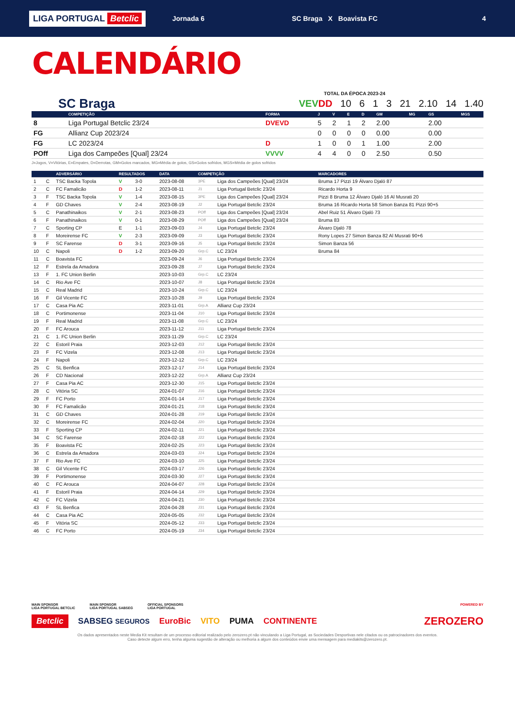LIGA PORTUGAL Betclic
Jornada 6 SC Braga X Boavista FC 4
CALENDÁRIO
TOTAL DA ÉPOCA 2023-24
SC Braga VEV DD 10 6 1 3 21 2.10 14 1.40
| | COMPETIÇÃO | FORMA | J | V | E | D | GM | MG | GS | MGS |
| --- | --- | --- | --- | --- | --- | --- | --- | --- | --- | --- |
| 8 | Liga Portugal Betclic 23/24 | DVEVD | 5 | 2 | 1 | 2 | 2.00 | | 2.00 | |
| FG | Allianz Cup 2023/24 | | 0 | 0 | 0 | 0 | 0.00 | | 0.00 | |
| FG | LC 2023/24 | D | 1 | 0 | 0 | 1 | 1.00 | | 2.00 | |
| POff | Liga dos Campeões [Qual] 23/24 | VVVV | 4 | 4 | 0 | 0 | 2.50 | | 0.50 | |
J=Jogos, V=Vitórias, E=Empates, D=Derrotas, GM=Golos marcados, MG=Média de golos, GS=Golos sofridos, MGS=Média de golos sofridos
| | | ADVERSÁRIO | RESULTADOS | | DATA | COMPETIÇÃO | | MARCADORES |
| --- | --- | --- | --- | --- | --- | --- | --- | --- |
| 1 | C | TSC Backa Topola | V | 3-0 | 2023-08-08 | 3PE | Liga dos Campeões [Qual] 23/24 | Bruma 17 Pizzi 19 Álvaro Djaló 87 |
| 2 | C | FC Famalicão | D | 1-2 | 2023-08-11 | J1 | Liga Portugal Betclic 23/24 | Ricardo Horta 9 |
| 3 | F | TSC Backa Topola | V | 1-4 | 2023-08-15 | 3PE | Liga dos Campeões [Qual] 23/24 | Pizzi 8 Bruma 12 Álvaro Djaló 16 Al Musrati 20 |
| 4 | F | GD Chaves | V | 2-4 | 2023-08-19 | J2 | Liga Portugal Betclic 23/24 | Bruma 16 Ricardo Horta 58 Simon Banza 81 Pizzi 90+5 |
| 5 | C | Panathinaikos | V | 2-1 | 2023-08-23 | POff | Liga dos Campeões [Qual] 23/24 | Abel Ruiz 51 Álvaro Djaló 73 |
| 6 | F | Panathinaikos | V | 0-1 | 2023-08-29 | POff | Liga dos Campeões [Qual] 23/24 | Bruma 83 |
| 7 | C | Sporting CP | E | 1-1 | 2023-09-03 | J4 | Liga Portugal Betclic 23/24 | Álvaro Djaló 78 |
| 8 | F | Moreirense FC | V | 2-3 | 2023-09-09 | J3 | Liga Portugal Betclic 23/24 | Rony Lopes 27 Simon Banza 82 Al Musrati 90+6 |
| 9 | F | SC Farense | D | 3-1 | 2023-09-16 | J5 | Liga Portugal Betclic 23/24 | Simon Banza 56 |
| 10 | C | Napoli | D | 1-2 | 2023-09-20 | Grp.C | LC 23/24 | Bruma 84 |
| 11 | C | Boavista FC | | | 2023-09-24 | J6 | Liga Portugal Betclic 23/24 | |
| 12 | F | Estrela da Amadora | | | 2023-09-28 | J7 | Liga Portugal Betclic 23/24 | |
| 13 | F | 1. FC Union Berlin | | | 2023-10-03 | Grp.C | LC 23/24 | |
| 14 | C | Rio Ave FC | | | 2023-10-07 | J8 | Liga Portugal Betclic 23/24 | |
| 15 | C | Real Madrid | | | 2023-10-24 | Grp.C | LC 23/24 | |
| 16 | F | Gil Vicente FC | | | 2023-10-28 | J9 | Liga Portugal Betclic 23/24 | |
| 17 | C | Casa Pia AC | | | 2023-11-01 | Grp.A | Allianz Cup 23/24 | |
| 18 | C | Portimonense | | | 2023-11-04 | J10 | Liga Portugal Betclic 23/24 | |
| 19 | F | Real Madrid | | | 2023-11-08 | Grp.C | LC 23/24 | |
| 20 | F | FC Arouca | | | 2023-11-12 | J11 | Liga Portugal Betclic 23/24 | |
| 21 | C | 1. FC Union Berlin | | | 2023-11-29 | Grp.C | LC 23/24 | |
| 22 | C | Estoril Praia | | | 2023-12-03 | J12 | Liga Portugal Betclic 23/24 | |
| 23 | F | FC Vizela | | | 2023-12-08 | J13 | Liga Portugal Betclic 23/24 | |
| 24 | F | Napoli | | | 2023-12-12 | Grp.C | LC 23/24 | |
| 25 | C | SL Benfica | | | 2023-12-17 | J14 | Liga Portugal Betclic 23/24 | |
| 26 | F | CD Nacional | | | 2023-12-22 | Grp.A | Allianz Cup 23/24 | |
| 27 | F | Casa Pia AC | | | 2023-12-30 | J15 | Liga Portugal Betclic 23/24 | |
| 28 | C | Vitória SC | | | 2024-01-07 | J16 | Liga Portugal Betclic 23/24 | |
| 29 | F | FC Porto | | | 2024-01-14 | J17 | Liga Portugal Betclic 23/24 | |
| 30 | F | FC Famalicão | | | 2024-01-21 | J18 | Liga Portugal Betclic 23/24 | |
| 31 | C | GD Chaves | | | 2024-01-28 | J19 | Liga Portugal Betclic 23/24 | |
| 32 | C | Moreirense FC | | | 2024-02-04 | J20 | Liga Portugal Betclic 23/24 | |
| 33 | F | Sporting CP | | | 2024-02-11 | J21 | Liga Portugal Betclic 23/24 | |
| 34 | C | SC Farense | | | 2024-02-18 | J22 | Liga Portugal Betclic 23/24 | |
| 35 | F | Boavista FC | | | 2024-02-25 | J23 | Liga Portugal Betclic 23/24 | |
| 36 | C | Estrela da Amadora | | | 2024-03-03 | J24 | Liga Portugal Betclic 23/24 | |
| 37 | F | Rio Ave FC | | | 2024-03-10 | J25 | Liga Portugal Betclic 23/24 | |
| 38 | C | Gil Vicente FC | | | 2024-03-17 | J26 | Liga Portugal Betclic 23/24 | |
| 39 | F | Portimonense | | | 2024-03-30 | J27 | Liga Portugal Betclic 23/24 | |
| 40 | C | FC Arouca | | | 2024-04-07 | J28 | Liga Portugal Betclic 23/24 | |
| 41 | F | Estoril Praia | | | 2024-04-14 | J29 | Liga Portugal Betclic 23/24 | |
| 42 | C | FC Vizela | | | 2024-04-21 | J30 | Liga Portugal Betclic 23/24 | |
| 43 | F | SL Benfica | | | 2024-04-28 | J31 | Liga Portugal Betclic 23/24 | |
| 44 | C | Casa Pia AC | | | 2024-05-05 | J32 | Liga Portugal Betclic 23/24 | |
| 45 | F | Vitória SC | | | 2024-05-12 | J33 | Liga Portugal Betclic 23/24 | |
| 46 | C | FC Porto | | | 2024-05-19 | J34 | Liga Portugal Betclic 23/24 | |
MAIN SPONSOR
LIGA PORTUGAL BETCLIC
MAIN SPONSOR
LIGA PORTUGAL SABSEG
OFFICIAL SPONSORS
LIGA PORTUGAL
POWERED BY
Betclic SABSEG SEGUROS EuroBic VITO PUMA CONTINENTE ZEROZERO
Os dados apresentados neste Media Kit resultam de um processo editorial realizado pelo zerozero.pt não vinculando a Liga Portugal, as Sociedades Desportivas nele citados ou os patrocinadores dos eventos.
Caso detecte algum erro, tenha alguma sugestão de alteração ou melhoria a algum dos conteúdos envie uma mensagem para mediakits@zerozero.pt.